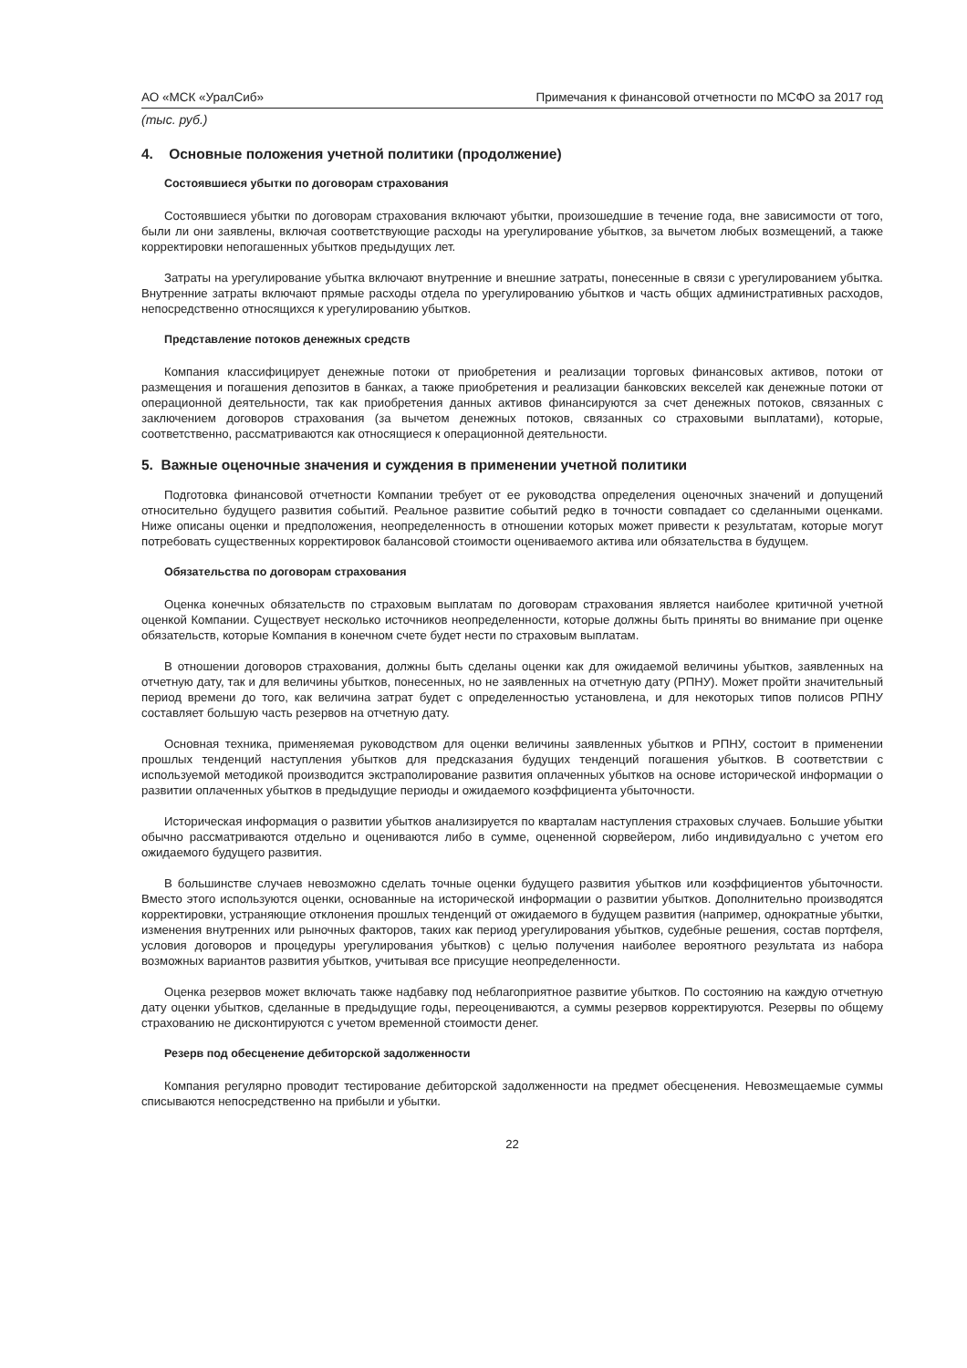АО «МСК «УралСиб» Примечания к финансовой отчетности по МСФО за 2017 год
(тыс. руб.)
4. Основные положения учетной политики (продолжение)
Состоявшиеся убытки по договорам страхования
Состоявшиеся убытки по договорам страхования включают убытки, произошедшие в течение года, вне зависимости от того, были ли они заявлены, включая соответствующие расходы на урегулирование убытков, за вычетом любых возмещений, а также корректировки непогашенных убытков предыдущих лет.
Затраты на урегулирование убытка включают внутренние и внешние затраты, понесенные в связи с урегулированием убытка. Внутренние затраты включают прямые расходы отдела по урегулированию убытков и часть общих административных расходов, непосредственно относящихся к урегулированию убытков.
Представление потоков денежных средств
Компания классифицирует денежные потоки от приобретения и реализации торговых финансовых активов, потоки от размещения и погашения депозитов в банках, а также приобретения и реализации банковских векселей как денежные потоки от операционной деятельности, так как приобретения данных активов финансируются за счет денежных потоков, связанных с заключением договоров страхования (за вычетом денежных потоков, связанных со страховыми выплатами), которые, соответственно, рассматриваются как относящиеся к операционной деятельности.
5. Важные оценочные значения и суждения в применении учетной политики
Подготовка финансовой отчетности Компании требует от ее руководства определения оценочных значений и допущений относительно будущего развития событий. Реальное развитие событий редко в точности совпадает со сделанными оценками. Ниже описаны оценки и предположения, неопределенность в отношении которых может привести к результатам, которые могут потребовать существенных корректировок балансовой стоимости оцениваемого актива или обязательства в будущем.
Обязательства по договорам страхования
Оценка конечных обязательств по страховым выплатам по договорам страхования является наиболее критичной учетной оценкой Компании. Существует несколько источников неопределенности, которые должны быть приняты во внимание при оценке обязательств, которые Компания в конечном счете будет нести по страховым выплатам.
В отношении договоров страхования, должны быть сделаны оценки как для ожидаемой величины убытков, заявленных на отчетную дату, так и для величины убытков, понесенных, но не заявленных на отчетную дату (РПНУ). Может пройти значительный период времени до того, как величина затрат будет с определенностью установлена, и для некоторых типов полисов РПНУ составляет большую часть резервов на отчетную дату.
Основная техника, применяемая руководством для оценки величины заявленных убытков и РПНУ, состоит в применении прошлых тенденций наступления убытков для предсказания будущих тенденций погашения убытков. В соответствии с используемой методикой производится экстраполирование развития оплаченных убытков на основе исторической информации о развитии оплаченных убытков в предыдущие периоды и ожидаемого коэффициента убыточности.
Историческая информация о развитии убытков анализируется по кварталам наступления страховых случаев. Большие убытки обычно рассматриваются отдельно и оцениваются либо в сумме, оцененной сюрвейером, либо индивидуально с учетом его ожидаемого будущего развития.
В большинстве случаев невозможно сделать точные оценки будущего развития убытков или коэффициентов убыточности. Вместо этого используются оценки, основанные на исторической информации о развитии убытков. Дополнительно производятся корректировки, устраняющие отклонения прошлых тенденций от ожидаемого в будущем развития (например, однократные убытки, изменения внутренних или рыночных факторов, таких как период урегулирования убытков, судебные решения, состав портфеля, условия договоров и процедуры урегулирования убытков) с целью получения наиболее вероятного результата из набора возможных вариантов развития убытков, учитывая все присущие неопределенности.
Оценка резервов может включать также надбавку под неблагоприятное развитие убытков. По состоянию на каждую отчетную дату оценки убытков, сделанные в предыдущие годы, переоцениваются, а суммы резервов корректируются. Резервы по общему страхованию не дисконтируются с учетом временной стоимости денег.
Резерв под обесценение дебиторской задолженности
Компания регулярно проводит тестирование дебиторской задолженности на предмет обесценения. Невозмещаемые суммы списываются непосредственно на прибыли и убытки.
22